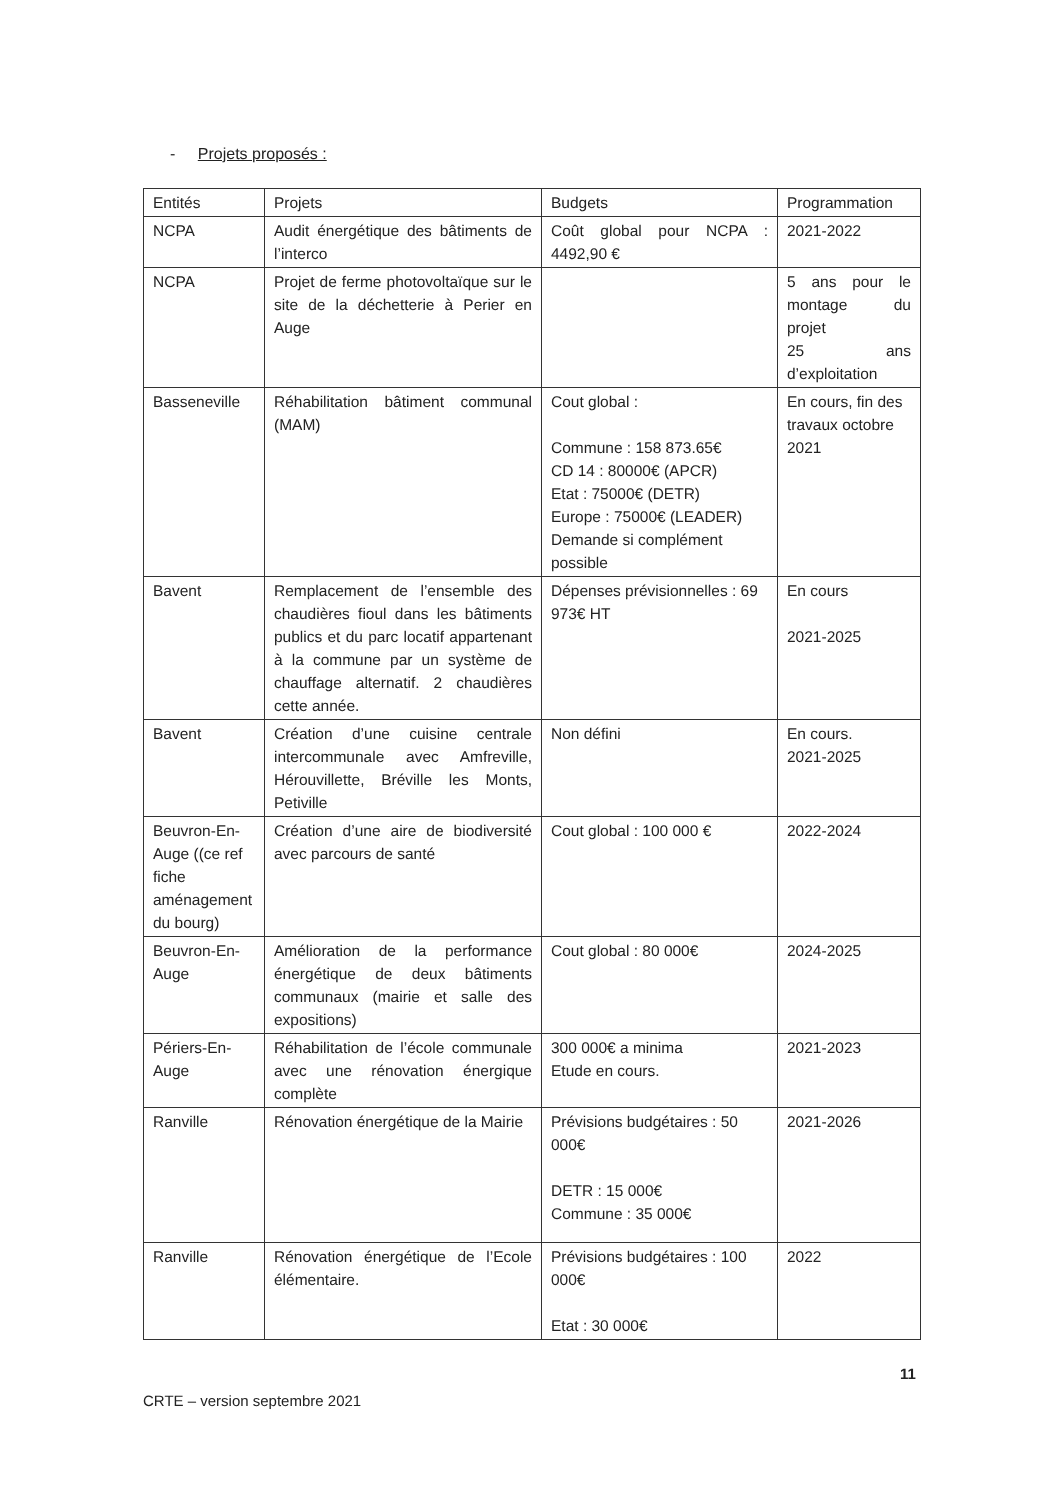- Projets proposés :
| Entités | Projets | Budgets | Programmation |
| NCPA | Audit énergétique des bâtiments de l’interco | Coût global pour NCPA : 4492,90 € | 2021-2022 |
| NCPA | Projet de ferme photovoltaïque sur le site de la déchetterie à Perier en Auge | | 5 ans pour le montage du projet 25 ans d’exploitation |
| Basseneville | Réhabilitation bâtiment communal (MAM) | Cout global : Commune : 158 873.65€ CD 14 : 80000€ (APCR) Etat : 75000€ (DETR) Europe : 75000€ (LEADER) Demande si complément possible | En cours, fin des travaux octobre 2021 |
| Bavent | Remplacement de l’ensemble des chaudières fioul dans les bâtiments publics et du parc locatif appartenant à la commune par un système de chauffage alternatif. 2 chaudières cette année. | Dépenses prévisionnelles : 69 973€ HT | En cours 2021-2025 |
| Bavent | Création d’une cuisine centrale intercommunale avec Amfreville, Hérouvillette, Bréville les Monts, Petiville | Non défini | En cours. 2021-2025 |
| Beuvron-En-Auge ((ce ref fiche aménagement du bourg) | Création d’une aire de biodiversité avec parcours de santé | Cout global : 100 000 € | 2022-2024 |
| Beuvron-En-Auge | Amélioration de la performance énergétique de deux bâtiments communaux (mairie et salle des expositions) | Cout global : 80 000€ | 2024-2025 |
| Périers-En-Auge | Réhabilitation de l’école communale avec une rénovation énergique complète | 300 000€ a minima Etude en cours. | 2021-2023 |
| Ranville | Rénovation énergétique de la Mairie | Prévisions budgétaires : 50 000€ DETR : 15 000€ Commune : 35 000€ | 2021-2026 |
| Ranville | Rénovation énergétique de l’Ecole élémentaire. | Prévisions budgétaires : 100 000€ Etat : 30 000€ | 2022 |
11
CRTE – version septembre 2021